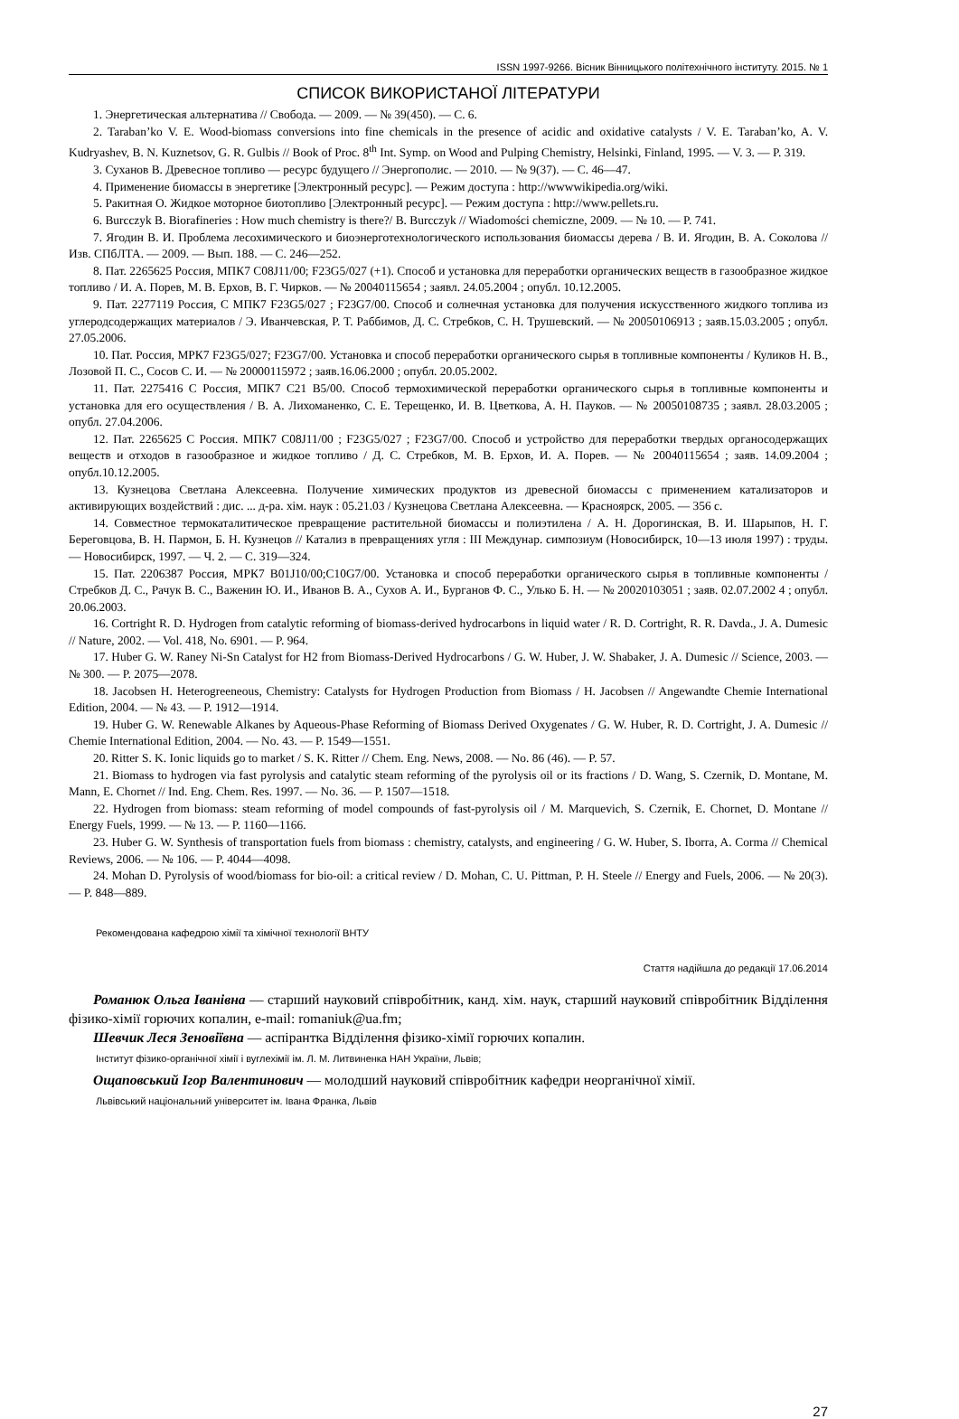ISSN 1997-9266. Вісник Вінницького політехнічного інституту. 2015. № 1
СПИСОК ВИКОРИСТАНОЇ ЛІТЕРАТУРИ
1. Энергетическая альтернатива // Свобода. — 2009. — № 39(450). — С. 6.
2. Taraban’ko V. E. Wood-biomass conversions into fine chemicals in the presence of acidic and oxidative catalysts / V. E. Taraban’ko, A. V. Kudryashev, B. N. Kuznetsov, G. R. Gulbis // Book of Proc. 8<sup>th</sup> Int. Symp. on Wood and Pulping Chemistry, Helsinki, Finland, 1995. — V. 3. — P. 319.
3. Суханов В. Древесное топливо — ресурс будущего // Энергополис. — 2010. — № 9(37). — С. 46—47.
4. Применение биомассы в энергетике [Электронный ресурс]. — Режим доступа : http://wwwwikipedia.org/wiki.
5. Ракитная О. Жидкое моторное биотопливо [Электронный ресурс]. — Режим доступа : http://www.pellets.ru.
6. Burcczyk B. Biorafineries : How much chemistry is there?/ B. Burcczyk // Wiadomości chemiczne, 2009. — № 10. — P. 741.
7. Ягодин В. И. Проблема лесохимического и биоэнерготехнологического использования биомассы дерева / В. И. Ягодин, В. А. Соколова // Изв. СПбЛТА. — 2009. — Вып. 188. — С. 246—252.
8. Пат. 2265625 Россия, МПК7 C08J11/00; F23G5/027 (+1). Способ и установка для переработки органических веществ в газообразное жидкое топливо / И. А. Порев, М. В. Ерхов, В. Г. Чирков. — № 20040115654 ; заявл. 24.05.2004 ; опубл. 10.12.2005.
9. Пат. 2277119 Россия, С МПК7 F23G5/027 ; F23G7/00. Способ и солнечная установка для получения искусственного жидкого топлива из углеродсодержащих материалов / Э. Иванчевская, Р. Т. Раббимов, Д. С. Стребков, С. Н. Трушевский. — № 20050106913 ; заяв.15.03.2005 ; опубл. 27.05.2006.
10. Пат. Россия, МРК7 F23G5/027; F23G7/00. Установка и способ переработки органического сырья в топливные компоненты / Куликов Н. В., Лозовой П. С., Сосов С. И. — № 20000115972 ; заяв.16.06.2000 ; опубл. 20.05.2002.
11. Пат. 2275416 С Россия, МПК7 C21 B5/00. Способ термохимической переработки органического сырья в топливные компоненты и установка для его осуществления / В. А. Лихоманенко, С. Е. Терещенко, И. В. Цветкова, А. Н. Пауков. — № 20050108735 ; заявл. 28.03.2005 ; опубл. 27.04.2006.
12. Пат. 2265625 С Россия. МПК7 C08J11/00 ; F23G5/027 ; F23G7/00. Способ и устройство для переработки твердых органосодержащих веществ и отходов в газообразное и жидкое топливо / Д. С. Стребков, М. В. Ерхов, И. А. Порев. — № 20040115654 ; заяв. 14.09.2004 ; опубл.10.12.2005.
13. Кузнецова Светлана Алексеевна. Получение химических продуктов из древесной биомассы с применением катализаторов и активирующих воздействий : дис. ... д-ра. хім. наук : 05.21.03 / Кузнецова Светлана Алексеевна. — Красноярск, 2005. — 356 с.
14. Совместное термокаталитическое превращение растительной биомассы и полиэтилена / А. Н. Дорогинская, В. И. Шарыпов, Н. Г. Береговцова, В. Н. Пармон, Б. Н. Кузнецов // Катализ в превращениях угля : III Междунар. симпозиум (Новосибирск, 10—13 июля 1997) : труды. — Новосибирск, 1997. — Ч. 2. — С. 319—324.
15. Пат. 2206387 Россия, МРК7 B01J10/00;C10G7/00. Установка и способ переработки органического сырья в топливные компоненты / Стребков Д. С., Рачук В. С., Важенин Ю. И., Иванов В. А., Сухов А. И., Бурганов Ф. С., Улько Б. Н. — № 20020103051 ; заяв. 02.07.2002 4 ; опубл. 20.06.2003.
16. Cortright R. D. Hydrogen from catalytic reforming of biomass-derived hydrocarbons in liquid water / R. D. Cortright, R. R. Davda., J. A. Dumesic // Nature, 2002. — Vol. 418, No. 6901. — P. 964.
17. Huber G. W. Raney Ni-Sn Catalyst for H2 from Biomass-Derived Hydrocarbons / G. W. Huber, J. W. Shabaker, J. A. Dumesic // Science, 2003. — № 300. — P. 2075—2078.
18. Jacobsen H. Heterogreeneous, Chemistry: Catalysts for Hydrogen Production from Biomass / H. Jacobsen // Angewandte Chemie International Edition, 2004. — № 43. — P. 1912—1914.
19. Huber G. W. Renewable Alkanes by Aqueous-Phase Reforming of Biomass Derived Oxygenates / G. W. Huber, R. D. Cortright, J. A. Dumesic // Chemie International Edition, 2004. — No. 43. — P. 1549—1551.
20. Ritter S. K. Ionic liquids go to market / S. K. Ritter // Chem. Eng. News, 2008. — No. 86 (46). — P. 57.
21. Biomass to hydrogen via fast pyrolysis and catalytic steam reforming of the pyrolysis oil or its fractions / D. Wang, S. Czernik, D. Montane, M. Mann, E. Chornet // Ind. Eng. Chem. Res. 1997. — No. 36. — P. 1507—1518.
22. Hydrogen from biomass: steam reforming of model compounds of fast-pyrolysis oil / M. Marquevich, S. Czernik, E. Chornet, D. Montane // Energy Fuels, 1999. — № 13. — P. 1160—1166.
23. Huber G. W. Synthesis of transportation fuels from biomass : chemistry, catalysts, and engineering / G. W. Huber, S. Iborra, A. Corma // Chemical Reviews, 2006. — № 106. — P. 4044—4098.
24. Mohan D. Pyrolysis of wood/biomass for bio-oil: a critical review / D. Mohan, C. U. Pittman, P. H. Steele // Energy and Fuels, 2006. — № 20(3). — P. 848—889.
Рекомендована кафедрою хімії та хімічної технології ВНТУ
Стаття надійшла до редакції 17.06.2014
Романюк Ольга Іванівна — старший науковий співробітник, канд. хім. наук, старший науковий співробітник Відділення фізико-хімії горючих копалин, e-mail: romaniuk@ua.fm;
Шевчик Леся Зеновіївна — аспірантка Відділення фізико-хімії горючих копалин.
Інститут фізико-органічної хімії і вуглехімії ім. Л. М. Литвиненка НАН України, Львів;
Ощаповський Ігор Валентинович — молодший науковий співробітник кафедри неорганічної хімії.
Львівський національний університет ім. Івана Франка, Львів
27